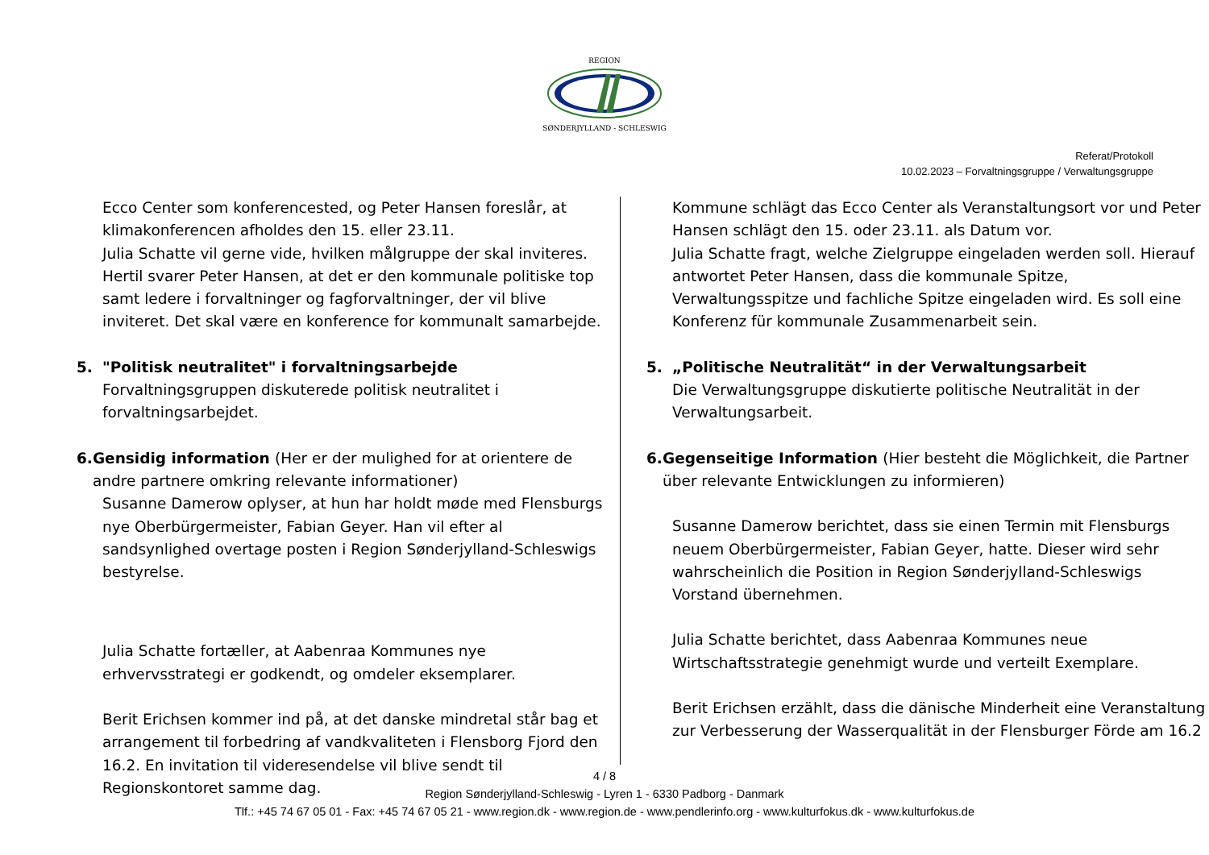REGION
SØNDERJYLLAND - SCHLESWIG
Referat/Protokoll
10.02.2023 – Forvaltningsgruppe / Verwaltungsgruppe
Ecco Center som konferencested, og Peter Hansen foreslår, at klimakonferencen afholdes den 15. eller 23.11.
Julia Schatte vil gerne vide, hvilken målgruppe der skal inviteres. Hertil svarer Peter Hansen, at det er den kommunale politiske top samt ledere i forvaltninger og fagforvaltninger, der vil blive inviteret. Det skal være en konference for kommunalt samarbejde.
5. "Politisk neutralitet" i forvaltningsarbejde
Forvaltningsgruppen diskuterede politisk neutralitet i forvaltningsarbejdet.
6. Gensidig information (Her er der mulighed for at orientere de andre partnere omkring relevante informationer)
Susanne Damerow oplyser, at hun har holdt møde med Flensburgs nye Oberbürgermeister, Fabian Geyer. Han vil efter al sandsynlighed overtage posten i Region Sønderjylland-Schleswigs bestyrelse.
Julia Schatte fortæller, at Aabenraa Kommunes nye erhvervsstrategi er godkendt, og omdeler eksemplarer.
Berit Erichsen kommer ind på, at det danske mindretal står bag et arrangement til forbedring af vandkvaliteten i Flensborg Fjord den 16.2. En invitation til videresendelse vil blive sendt til Regionskontoret samme dag.
Kommune schlägt das Ecco Center als Veranstaltungsort vor und Peter Hansen schlägt den 15. oder 23.11. als Datum vor.
Julia Schatte fragt, welche Zielgruppe eingeladen werden soll. Hierauf antwortet Peter Hansen, dass die kommunale Spitze, Verwaltungsspitze und fachliche Spitze eingeladen wird. Es soll eine Konferenz für kommunale Zusammenarbeit sein.
5. „Politische Neutralität“ in der Verwaltungsarbeit
Die Verwaltungsgruppe diskutierte politische Neutralität in der Verwaltungsarbeit.
6. Gegenseitige Information (Hier besteht die Möglichkeit, die Partner über relevante Entwicklungen zu informieren)
Susanne Damerow berichtet, dass sie einen Termin mit Flensburgs neuem Oberbürgermeister, Fabian Geyer, hatte. Dieser wird sehr wahrscheinlich die Position in Region Sønderjylland-Schleswigs Vorstand übernehmen.
Julia Schatte berichtet, dass Aabenraa Kommunes neue Wirtschaftsstrategie genehmigt wurde und verteilt Exemplare.
Berit Erichsen erzählt, dass die dänische Minderheit eine Veranstaltung zur Verbesserung der Wasserqualität in der Flensburger Förde am 16.2
4 / 8
Region Sønderjylland-Schleswig - Lyren 1 - 6330 Padborg - Danmark
Tlf.: +45 74 67 05 01 - Fax: +45 74 67 05 21 - www.region.dk - www.region.de - www.pendlerinfo.org - www.kulturfokus.dk - www.kulturfokus.de